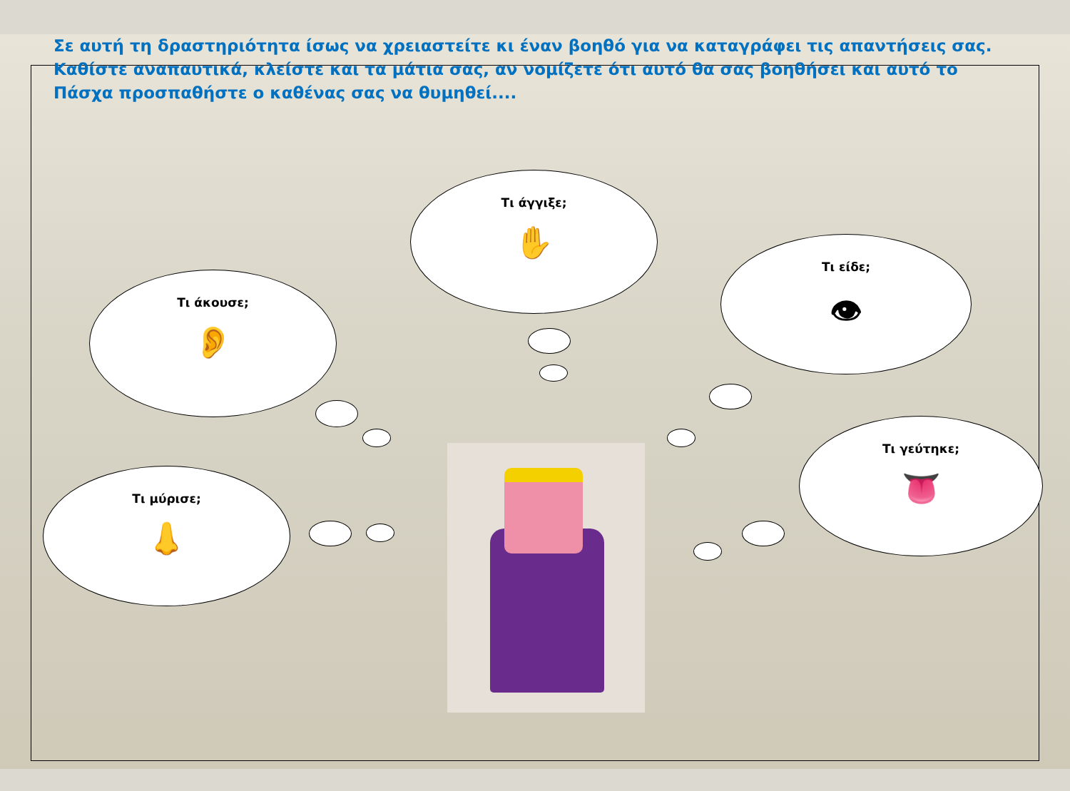Σε αυτή τη δραστηριότητα ίσως να χρειαστείτε κι έναν βοηθό για να καταγράφει τις απαντήσεις σας. Καθίστε αναπαυτικά, κλείστε και τα μάτια σας, αν νομίζετε ότι αυτό θα σας βοηθήσει και αυτό το Πάσχα προσπαθήστε ο καθένας σας να θυμηθεί....
Τι άγγιξε;
✋
Τι είδε;
👁
Τι άκουσε;
👂
Τι γεύτηκε;
👅
Τι μύρισε;
👃